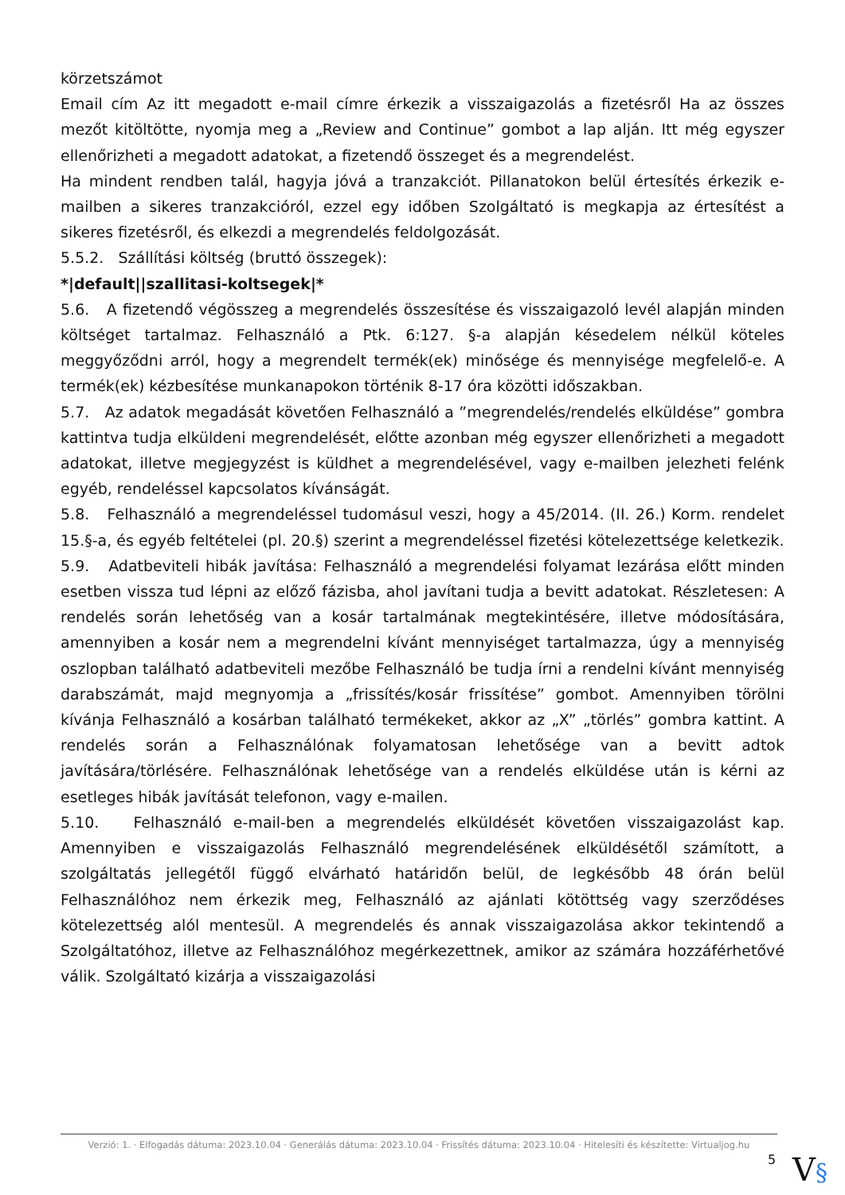körzetszámot
Email cím Az itt megadott e-mail címre érkezik a visszaigazolás a fizetésről Ha az összes mezőt kitöltötte, nyomja meg a „Review and Continue” gombot a lap alján. Itt még egyszer ellenőrizheti a megadott adatokat, a fizetendő összeget és a megrendelést.
Ha mindent rendben talál, hagyja jóvá a tranzakciót. Pillanatokon belül értesítés érkezik e-mailben a sikeres tranzakcióról, ezzel egy időben Szolgáltató is megkapja az értesítést a sikeres fizetésről, és elkezdi a megrendelés feldolgozását.
5.5.2. Szállítási költség (bruttó összegek):
*|default||szallitasi-koltsegek|*
5.6. A fizetendő végösszeg a megrendelés összesítése és visszaigazoló levél alapján minden költséget tartalmaz. Felhasználó a Ptk. 6:127. §-a alapján késedelem nélkül köteles meggyőződni arról, hogy a megrendelt termék(ek) minősége és mennyisége megfelelő-e. A termék(ek) kézbesítése munkanapokon történik 8-17 óra közötti időszakban.
5.7. Az adatok megadását követően Felhasználó a ”megrendelés/rendelés elküldése” gombra kattintva tudja elküldeni megrendelését, előtte azonban még egyszer ellenőrizheti a megadott adatokat, illetve megjegyzést is küldhet a megrendelésével, vagy e-mailben jelezheti felénk egyéb, rendeléssel kapcsolatos kívánságát.
5.8. Felhasználó a megrendeléssel tudomásul veszi, hogy a 45/2014. (II. 26.) Korm. rendelet 15.§-a, és egyéb feltételei (pl. 20.§) szerint a megrendeléssel fizetési kötelezettsége keletkezik.
5.9. Adatbeviteli hibák javítása: Felhasználó a megrendelési folyamat lezárása előtt minden esetben vissza tud lépni az előző fázisba, ahol javítani tudja a bevitt adatokat. Részletesen: A rendelés során lehetőség van a kosár tartalmának megtekintésére, illetve módosítására, amennyiben a kosár nem a megrendelni kívánt mennyiséget tartalmazza, úgy a mennyiség oszlopban található adatbeviteli mezőbe Felhasználó be tudja írni a rendelni kívánt mennyiség darabszámát, majd megnyomja a „frissítés/kosár frissítése” gombot. Amennyiben törölni kívánja Felhasználó a kosárban található termékeket, akkor az „X” „törlés” gombra kattint. A rendelés során a Felhasználónak folyamatosan lehetősége van a bevitt adtok javítására/törlésére. Felhasználónak lehetősége van a rendelés elküldése után is kérni az esetleges hibák javítását telefonon, vagy e-mailen.
5.10. Felhasználó e-mail-ben a megrendelés elküldését követően visszaigazolást kap. Amennyiben e visszaigazolás Felhasználó megrendelésének elküldésétől számított, a szolgáltatás jellegétől függő elvárható határidőn belül, de legkésőbb 48 órán belül Felhasználóhoz nem érkezik meg, Felhasználó az ajánlati kötöttség vagy szerződéses kötelezettség alól mentesül. A megrendelés és annak visszaigazolása akkor tekintendő a Szolgáltatóhoz, illetve az Felhasználóhoz megérkezettnek, amikor az számára hozzáférhetővé válik. Szolgáltató kizárja a visszaigazolási
Verzió: 1. · Elfogadás dátuma: 2023.10.04 · Generálás dátuma: 2023.10.04 · Frissítés dátuma: 2023.10.04 · Hitelesíti és készítette: Virtualjog.hu
5
V§